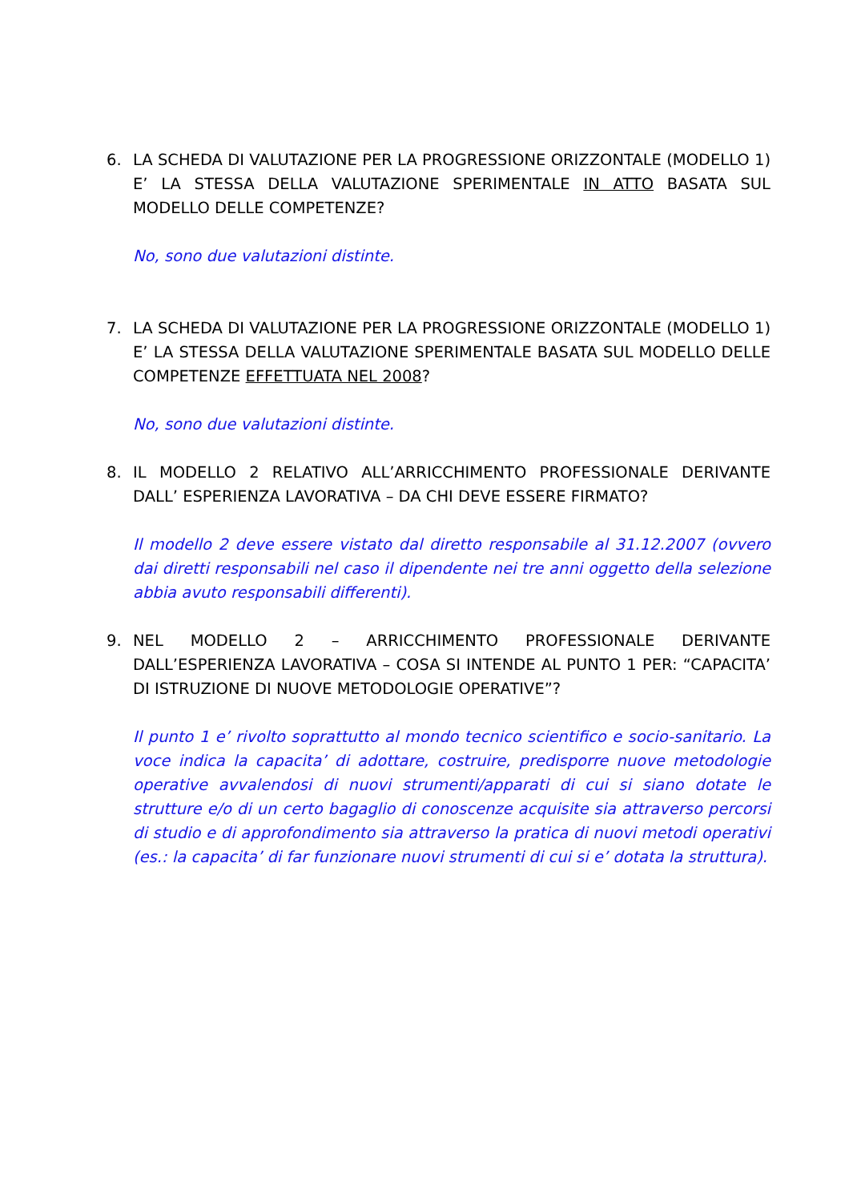6. LA SCHEDA DI VALUTAZIONE PER LA PROGRESSIONE ORIZZONTALE (MODELLO 1) E’ LA STESSA DELLA VALUTAZIONE SPERIMENTALE IN ATTO BASATA SUL MODELLO DELLE COMPETENZE?
No, sono due valutazioni distinte.
7. LA SCHEDA DI VALUTAZIONE PER LA PROGRESSIONE ORIZZONTALE (MODELLO 1) E’ LA STESSA DELLA VALUTAZIONE SPERIMENTALE BASATA SUL MODELLO DELLE COMPETENZE EFFETTUATA NEL 2008?
No, sono due valutazioni distinte.
8. IL MODELLO 2 RELATIVO ALL’ARRICCHIMENTO PROFESSIONALE DERIVANTE DALL’ ESPERIENZA LAVORATIVA – DA CHI DEVE ESSERE FIRMATO?
Il modello 2 deve essere vistato dal diretto responsabile al 31.12.2007 (ovvero dai diretti responsabili nel caso il dipendente nei tre anni oggetto della selezione abbia avuto responsabili differenti).
9. NEL MODELLO 2 – ARRICCHIMENTO PROFESSIONALE DERIVANTE DALL’ESPERIENZA LAVORATIVA – COSA SI INTENDE AL PUNTO 1 PER: “CAPACITA’ DI ISTRUZIONE DI NUOVE METODOLOGIE OPERATIVE”?
Il punto 1 e’ rivolto soprattutto al mondo tecnico scientifico e socio-sanitario. La voce indica la capacita’ di adottare, costruire, predisporre nuove metodologie operative avvalendosi di nuovi strumenti/apparati di cui si siano dotate le strutture e/o di un certo bagaglio di conoscenze acquisite sia attraverso percorsi di studio e di approfondimento sia attraverso la pratica di nuovi metodi operativi (es.: la capacita’ di far funzionare nuovi strumenti di cui si e’ dotata la struttura).